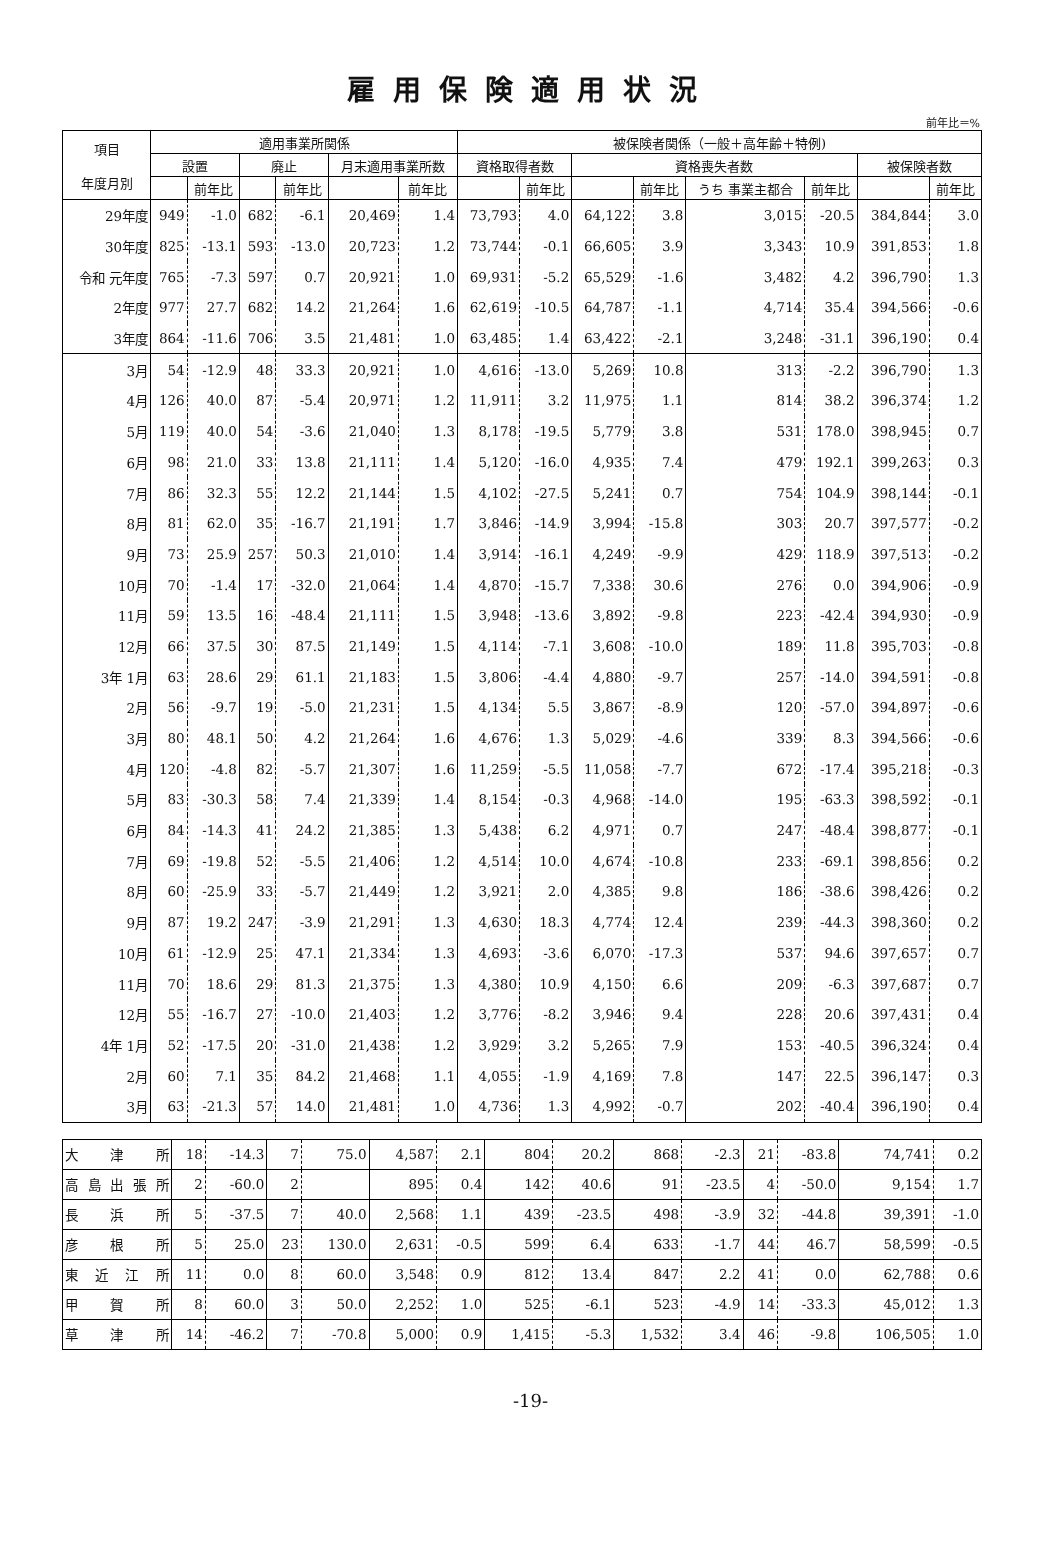雇用保険適用状況
前年比＝%
| 項目 年度月別 | 適用事業所関係 | | | | | | 被保険者関係（一般＋高年齢＋特例) | | | | | | | |
| --- | --- | --- | --- | --- | --- | --- | --- | --- | --- | --- | --- | --- | --- | --- |
| | 設置 | | 廃止 | | 月末適用事業所数 | | 資格取得者数 | | 資格喪失者数 | | | | 被保険者数 | |
| | | 前年比 | | 前年比 | | 前年比 | | 前年比 | | 前年比 | うち 事業主都合 | 前年比 | | 前年比 |
| 29年度 | 949 | -1.0 | 682 | -6.1 | 20,469 | 1.4 | 73,793 | 4.0 | 64,122 | 3.8 | 3,015 | -20.5 | 384,844 | 3.0 |
| 30年度 | 825 | -13.1 | 593 | -13.0 | 20,723 | 1.2 | 73,744 | -0.1 | 66,605 | 3.9 | 3,343 | 10.9 | 391,853 | 1.8 |
| 令和 元年度 | 765 | -7.3 | 597 | 0.7 | 20,921 | 1.0 | 69,931 | -5.2 | 65,529 | -1.6 | 3,482 | 4.2 | 396,790 | 1.3 |
| 2年度 | 977 | 27.7 | 682 | 14.2 | 21,264 | 1.6 | 62,619 | -10.5 | 64,787 | -1.1 | 4,714 | 35.4 | 394,566 | -0.6 |
| 3年度 | 864 | -11.6 | 706 | 3.5 | 21,481 | 1.0 | 63,485 | 1.4 | 63,422 | -2.1 | 3,248 | -31.1 | 396,190 | 0.4 |
| 3月 | 54 | -12.9 | 48 | 33.3 | 20,921 | 1.0 | 4,616 | -13.0 | 5,269 | 10.8 | 313 | -2.2 | 396,790 | 1.3 |
| 4月 | 126 | 40.0 | 87 | -5.4 | 20,971 | 1.2 | 11,911 | 3.2 | 11,975 | 1.1 | 814 | 38.2 | 396,374 | 1.2 |
| 5月 | 119 | 40.0 | 54 | -3.6 | 21,040 | 1.3 | 8,178 | -19.5 | 5,779 | 3.8 | 531 | 178.0 | 398,945 | 0.7 |
| 6月 | 98 | 21.0 | 33 | 13.8 | 21,111 | 1.4 | 5,120 | -16.0 | 4,935 | 7.4 | 479 | 192.1 | 399,263 | 0.3 |
| 7月 | 86 | 32.3 | 55 | 12.2 | 21,144 | 1.5 | 4,102 | -27.5 | 5,241 | 0.7 | 754 | 104.9 | 398,144 | -0.1 |
| 8月 | 81 | 62.0 | 35 | -16.7 | 21,191 | 1.7 | 3,846 | -14.9 | 3,994 | -15.8 | 303 | 20.7 | 397,577 | -0.2 |
| 9月 | 73 | 25.9 | 257 | 50.3 | 21,010 | 1.4 | 3,914 | -16.1 | 4,249 | -9.9 | 429 | 118.9 | 397,513 | -0.2 |
| 10月 | 70 | -1.4 | 17 | -32.0 | 21,064 | 1.4 | 4,870 | -15.7 | 7,338 | 30.6 | 276 | 0.0 | 394,906 | -0.9 |
| 11月 | 59 | 13.5 | 16 | -48.4 | 21,111 | 1.5 | 3,948 | -13.6 | 3,892 | -9.8 | 223 | -42.4 | 394,930 | -0.9 |
| 12月 | 66 | 37.5 | 30 | 87.5 | 21,149 | 1.5 | 4,114 | -7.1 | 3,608 | -10.0 | 189 | 11.8 | 395,703 | -0.8 |
| 3年 1月 | 63 | 28.6 | 29 | 61.1 | 21,183 | 1.5 | 3,806 | -4.4 | 4,880 | -9.7 | 257 | -14.0 | 394,591 | -0.8 |
| 2月 | 56 | -9.7 | 19 | -5.0 | 21,231 | 1.5 | 4,134 | 5.5 | 3,867 | -8.9 | 120 | -57.0 | 394,897 | -0.6 |
| 3月 | 80 | 48.1 | 50 | 4.2 | 21,264 | 1.6 | 4,676 | 1.3 | 5,029 | -4.6 | 339 | 8.3 | 394,566 | -0.6 |
| 4月 | 120 | -4.8 | 82 | -5.7 | 21,307 | 1.6 | 11,259 | -5.5 | 11,058 | -7.7 | 672 | -17.4 | 395,218 | -0.3 |
| 5月 | 83 | -30.3 | 58 | 7.4 | 21,339 | 1.4 | 8,154 | -0.3 | 4,968 | -14.0 | 195 | -63.3 | 398,592 | -0.1 |
| 6月 | 84 | -14.3 | 41 | 24.2 | 21,385 | 1.3 | 5,438 | 6.2 | 4,971 | 0.7 | 247 | -48.4 | 398,877 | -0.1 |
| 7月 | 69 | -19.8 | 52 | -5.5 | 21,406 | 1.2 | 4,514 | 10.0 | 4,674 | -10.8 | 233 | -69.1 | 398,856 | 0.2 |
| 8月 | 60 | -25.9 | 33 | -5.7 | 21,449 | 1.2 | 3,921 | 2.0 | 4,385 | 9.8 | 186 | -38.6 | 398,426 | 0.2 |
| 9月 | 87 | 19.2 | 247 | -3.9 | 21,291 | 1.3 | 4,630 | 18.3 | 4,774 | 12.4 | 239 | -44.3 | 398,360 | 0.2 |
| 10月 | 61 | -12.9 | 25 | 47.1 | 21,334 | 1.3 | 4,693 | -3.6 | 6,070 | -17.3 | 537 | 94.6 | 397,657 | 0.7 |
| 11月 | 70 | 18.6 | 29 | 81.3 | 21,375 | 1.3 | 4,380 | 10.9 | 4,150 | 6.6 | 209 | -6.3 | 397,687 | 0.7 |
| 12月 | 55 | -16.7 | 27 | -10.0 | 21,403 | 1.2 | 3,776 | -8.2 | 3,946 | 9.4 | 228 | 20.6 | 397,431 | 0.4 |
| 4年 1月 | 52 | -17.5 | 20 | -31.0 | 21,438 | 1.2 | 3,929 | 3.2 | 5,265 | 7.9 | 153 | -40.5 | 396,324 | 0.4 |
| 2月 | 60 | 7.1 | 35 | 84.2 | 21,468 | 1.1 | 4,055 | -1.9 | 4,169 | 7.8 | 147 | 22.5 | 396,147 | 0.3 |
| 3月 | 63 | -21.3 | 57 | 14.0 | 21,481 | 1.0 | 4,736 | 1.3 | 4,992 | -0.7 | 202 | -40.4 | 396,190 | 0.4 |
| 大 津 所 | 18 | -14.3 | 7 | 75.0 | 4,587 | 2.1 | 804 | 20.2 | 868 | -2.3 | 21 | -83.8 | 74,741 | 0.2 |
| 高島出張所 | 2 | -60.0 | 2 | | 895 | 0.4 | 142 | 40.6 | 91 | -23.5 | 4 | -50.0 | 9,154 | 1.7 |
| 長 浜 所 | 5 | -37.5 | 7 | 40.0 | 2,568 | 1.1 | 439 | -23.5 | 498 | -3.9 | 32 | -44.8 | 39,391 | -1.0 |
| 彦 根 所 | 5 | 25.0 | 23 | 130.0 | 2,631 | -0.5 | 599 | 6.4 | 633 | -1.7 | 44 | 46.7 | 58,599 | -0.5 |
| 東近江所 | 11 | 0.0 | 8 | 60.0 | 3,548 | 0.9 | 812 | 13.4 | 847 | 2.2 | 41 | 0.0 | 62,788 | 0.6 |
| 甲 賀 所 | 8 | 60.0 | 3 | 50.0 | 2,252 | 1.0 | 525 | -6.1 | 523 | -4.9 | 14 | -33.3 | 45,012 | 1.3 |
| 草 津 所 | 14 | -46.2 | 7 | -70.8 | 5,000 | 0.9 | 1,415 | -5.3 | 1,532 | 3.4 | 46 | -9.8 | 106,505 | 1.0 |
-19-